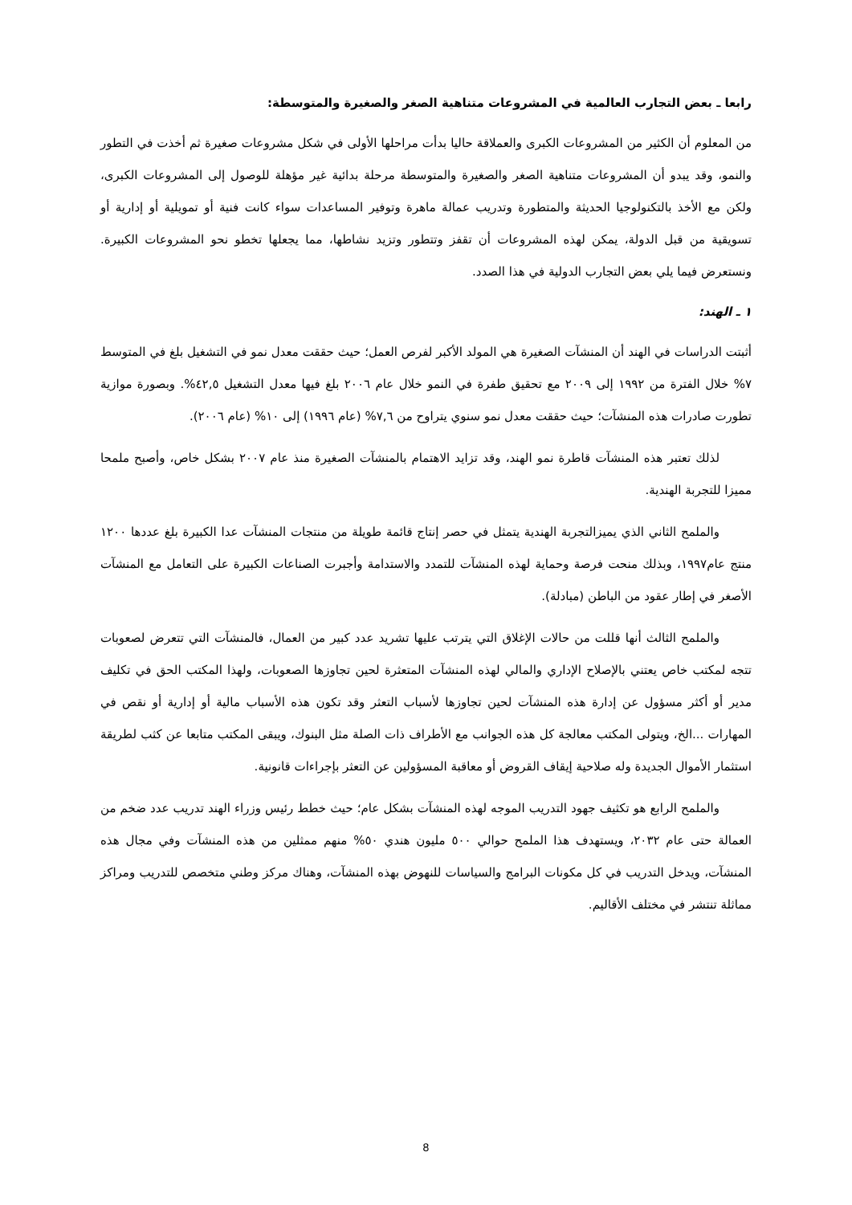رابعا ـ بعض التجارب العالمية في المشروعات متناهية الصغر والصغيرة والمتوسطة:
من المعلوم أن الكثير من المشروعات الكبرى والعملاقة حاليا بدأت مراحلها الأولى في شكل مشروعات صغيرة ثم أخذت في التطور والنمو، وقد يبدو أن المشروعات متناهية الصغر والصغيرة والمتوسطة مرحلة بدائية غير مؤهلة للوصول إلى المشروعات الكبرى، ولكن مع الأخذ بالتكنولوجيا الحديثة والمتطورة وتدريب عمالة ماهرة وتوفير المساعدات سواء كانت فنية أو تمويلية أو إدارية أو تسويقية من قبل الدولة، يمكن لهذه المشروعات أن تقفز وتتطور وتزيد نشاطها، مما يجعلها تخطو نحو المشروعات الكبيرة. ونستعرض فيما يلي بعض التجارب الدولية في هذا الصدد.
١ ـ الهند:
أثبتت الدراسات في الهند أن المنشآت الصغيرة هي المولد الأكبر لفرص العمل؛ حيث حققت معدل نمو في التشغيل بلغ في المتوسط ٧% خلال الفترة من ١٩٩٢ إلى ٢٠٠٩ مع تحقيق طفرة في النمو خلال عام ٢٠٠٦ بلغ فيها معدل التشغيل ٤٢,٥%. وبصورة موازية تطورت صادرات هذه المنشآت؛ حيث حققت معدل نمو سنوي يتراوح من ٧,٦% (عام ١٩٩٦) إلى ١٠% (عام ٢٠٠٦).
لذلك تعتبر هذه المنشآت قاطرة نمو الهند، وقد تزايد الاهتمام بالمنشآت الصغيرة منذ عام ٢٠٠٧ بشكل خاص، وأصبح ملمحا مميزا للتجربة الهندية.
والملمح الثاني الذي يميزالتجربة الهندية يتمثل في حصر إنتاج قائمة طويلة من منتجات المنشآت عدا الكبيرة بلغ عددها ١٢٠٠ منتج عام١٩٩٧، وبذلك منحت فرصة وحماية لهذه المنشآت للتمدد والاستدامة وأجبرت الصناعات الكبيرة على التعامل مع المنشآت الأصغر في إطار عقود من الباطن (مبادلة).
والملمح الثالث أنها قللت من حالات الإغلاق التي يترتب عليها تشريد عدد كبير من العمال، فالمنشآت التي تتعرض لصعوبات تتجه لمكتب خاص يعتني بالإصلاح الإداري والمالي لهذه المنشآت المتعثرة لحين تجاوزها الصعوبات، ولهذا المكتب الحق في تكليف مدير أو أكثر مسؤول عن إدارة هذه المنشآت لحين تجاوزها لأسباب التعثر وقد تكون هذه الأسباب مالية أو إدارية أو نقص في المهارات ...الخ، ويتولى المكتب معالجة كل هذه الجوانب مع الأطراف ذات الصلة مثل البنوك، ويبقى المكتب متابعا عن كثب لطريقة استثمار الأموال الجديدة وله صلاحية إيقاف القروض أو معاقبة المسؤولين عن التعثر بإجراءات قانونية.
والملمح الرابع هو تكثيف جهود التدريب الموجه لهذه المنشآت بشكل عام؛ حيث خطط رئيس وزراء الهند تدريب عدد ضخم من العمالة حتى عام ٢٠٣٢، ويستهدف هذا الملمح حوالي ٥٠٠ مليون هندي ٥٠% منهم ممثلين من هذه المنشآت وفي مجال هذه المنشآت، ويدخل التدريب في كل مكونات البرامج والسياسات للنهوض بهذه المنشآت، وهناك مركز وطني متخصص للتدريب ومراكز مماثلة تنتشر في مختلف الأقاليم.
8